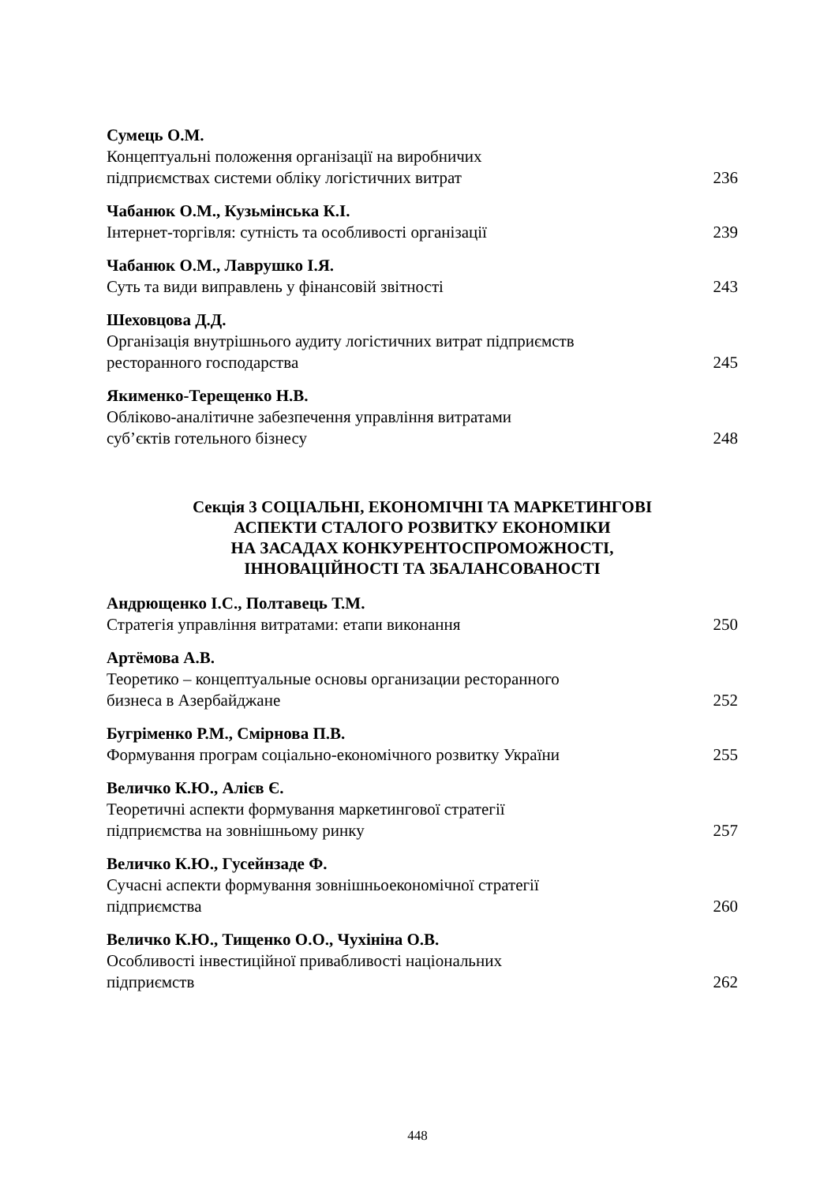Сумець О.М.
Концептуальні положення організації на виробничих
підприємствах системи обліку логістичних витрат 236
Чабанюк О.М., Кузьмінська К.І.
Інтернет-торгівля: сутність та особливості організації 239
Чабанюк О.М., Лаврушко І.Я.
Суть та види виправлень у фінансовій звітності 243
Шеховцова Д.Д.
Організація внутрішнього аудиту логістичних витрат підприємств
ресторанного господарства 245
Якименко-Терещенко Н.В.
Обліково-аналітичне забезпечення управління витратами
суб’єктів готельного бізнесу 248
Секція 3 СОЦІАЛЬНІ, ЕКОНОМІЧНІ ТА МАРКЕТИНГОВІ
АСПЕКТИ СТАЛОГО РОЗВИТКУ ЕКОНОМІКИ
НА ЗАСАДАХ КОНКУРЕНТОСПРОМОЖНОСТІ,
ІННОВАЦІЙНОСТІ ТА ЗБАЛАНСОВАНОСТІ
Андрющенко І.С., Полтавець Т.М.
Стратегія управління витратами: етапи виконання 250
Артёмова А.В.
Теоретико – концептуальные основы организации ресторанного
бизнеса в Азербайджане 252
Бугріменко Р.М., Смірнова П.В.
Формування програм соціально-економічного розвитку України 255
Величко К.Ю., Алієв Є.
Теоретичні аспекти формування маркетингової стратегії
підприємства на зовнішньому ринку 257
Величко К.Ю., Гусейнзаде Ф.
Сучасні аспекти формування зовнішньоекономічної стратегії
підприємства 260
Величко К.Ю., Тищенко О.О., Чухініна О.В.
Особливості інвестиційної привабливості національних
підприємств 262
448